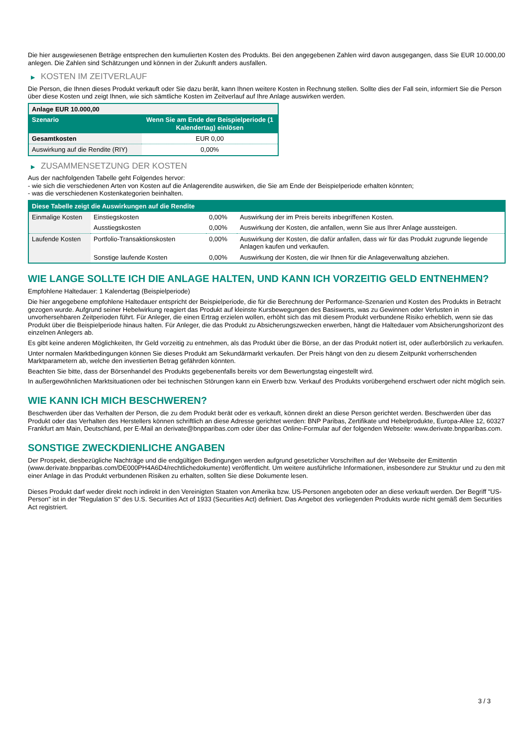Die hier ausgewiesenen Beträge entsprechen den kumulierten Kosten des Produkts. Bei den angegebenen Zahlen wird davon ausgegangen, dass Sie EUR 10.000,00 anlegen. Die Zahlen sind Schätzungen und können in der Zukunft anders ausfallen.
▶ KOSTEN IM ZEITVERLAUF
Die Person, die Ihnen dieses Produkt verkauft oder Sie dazu berät, kann Ihnen weitere Kosten in Rechnung stellen. Sollte dies der Fall sein, informiert Sie die Person über diese Kosten und zeigt Ihnen, wie sich sämtliche Kosten im Zeitverlauf auf Ihre Anlage auswirken werden.
| Anlage EUR 10.000,00 | |
| --- | --- |
| Szenario | Wenn Sie am Ende der Beispielperiode (1 Kalendertag) einlösen |
| Gesamtkosten | EUR 0,00 |
| Auswirkung auf die Rendite (RIY) | 0,00% |
▶ ZUSAMMENSETZUNG DER KOSTEN
Aus der nachfolgenden Tabelle geht Folgendes hervor:
- wie sich die verschiedenen Arten von Kosten auf die Anlagerendite auswirken, die Sie am Ende der Beispielperiode erhalten könnten;
- was die verschiedenen Kostenkategorien beinhalten.
| Diese Tabelle zeigt die Auswirkungen auf die Rendite | | | |
| --- | --- | --- | --- |
| Einmalige Kosten | Einstiegskosten | 0,00% | Auswirkung der im Preis bereits inbegriffenen Kosten. |
| | Ausstiegskosten | 0,00% | Auswirkung der Kosten, die anfallen, wenn Sie aus Ihrer Anlage aussteigen. |
| Laufende Kosten | Portfolio-Transaktionskosten | 0,00% | Auswirkung der Kosten, die dafür anfallen, dass wir für das Produkt zugrunde liegende Anlagen kaufen und verkaufen. |
| | Sonstige laufende Kosten | 0,00% | Auswirkung der Kosten, die wir Ihnen für die Anlageverwaltung abziehen. |
WIE LANGE SOLLTE ICH DIE ANLAGE HALTEN, UND KANN ICH VORZEITIG GELD ENTNEHMEN?
Empfohlene Haltedauer: 1 Kalendertag (Beispielperiode)
Die hier angegebene empfohlene Haltedauer entspricht der Beispielperiode, die für die Berechnung der Performance-Szenarien und Kosten des Produkts in Betracht gezogen wurde. Aufgrund seiner Hebelwirkung reagiert das Produkt auf kleinste Kursbewegungen des Basiswerts, was zu Gewinnen oder Verlusten in unvorhersehbaren Zeitperioden führt. Für Anleger, die einen Ertrag erzielen wollen, erhöht sich das mit diesem Produkt verbundene Risiko erheblich, wenn sie das Produkt über die Beispielperiode hinaus halten. Für Anleger, die das Produkt zu Absicherungszwecken erwerben, hängt die Haltedauer vom Absicherungshorizont des einzelnen Anlegers ab.
Es gibt keine anderen Möglichkeiten, Ihr Geld vorzeitig zu entnehmen, als das Produkt über die Börse, an der das Produkt notiert ist, oder außerbörslich zu verkaufen.
Unter normalen Marktbedingungen können Sie dieses Produkt am Sekundärmarkt verkaufen. Der Preis hängt von den zu diesem Zeitpunkt vorherrschenden Marktparametern ab, welche den investierten Betrag gefährden könnten.
Beachten Sie bitte, dass der Börsenhandel des Produkts gegebenenfalls bereits vor dem Bewertungstag eingestellt wird.
In außergewöhnlichen Marktsituationen oder bei technischen Störungen kann ein Erwerb bzw. Verkauf des Produkts vorübergehend erschwert oder nicht möglich sein.
WIE KANN ICH MICH BESCHWEREN?
Beschwerden über das Verhalten der Person, die zu dem Produkt berät oder es verkauft, können direkt an diese Person gerichtet werden. Beschwerden über das Produkt oder das Verhalten des Herstellers können schriftlich an diese Adresse gerichtet werden: BNP Paribas, Zertifikate und Hebelprodukte, Europa-Allee 12, 60327 Frankfurt am Main, Deutschland, per E-Mail an derivate@bnpparibas.com oder über das Online-Formular auf der folgenden Webseite: www.derivate.bnpparibas.com.
SONSTIGE ZWECKDIENLICHE ANGABEN
Der Prospekt, diesbezügliche Nachträge und die endgültigen Bedingungen werden aufgrund gesetzlicher Vorschriften auf der Webseite der Emittentin (www.derivate.bnpparibas.com/DE000PH4A6D4/rechtlichedokumente) veröffentlicht. Um weitere ausführliche Informationen, insbesondere zur Struktur und zu den mit einer Anlage in das Produkt verbundenen Risiken zu erhalten, sollten Sie diese Dokumente lesen.
Dieses Produkt darf weder direkt noch indirekt in den Vereinigten Staaten von Amerika bzw. US-Personen angeboten oder an diese verkauft werden. Der Begriff "US-Person" ist in der "Regulation S" des U.S. Securities Act of 1933 (Securities Act) definiert. Das Angebot des vorliegenden Produkts wurde nicht gemäß dem Securities Act registriert.
3 / 3